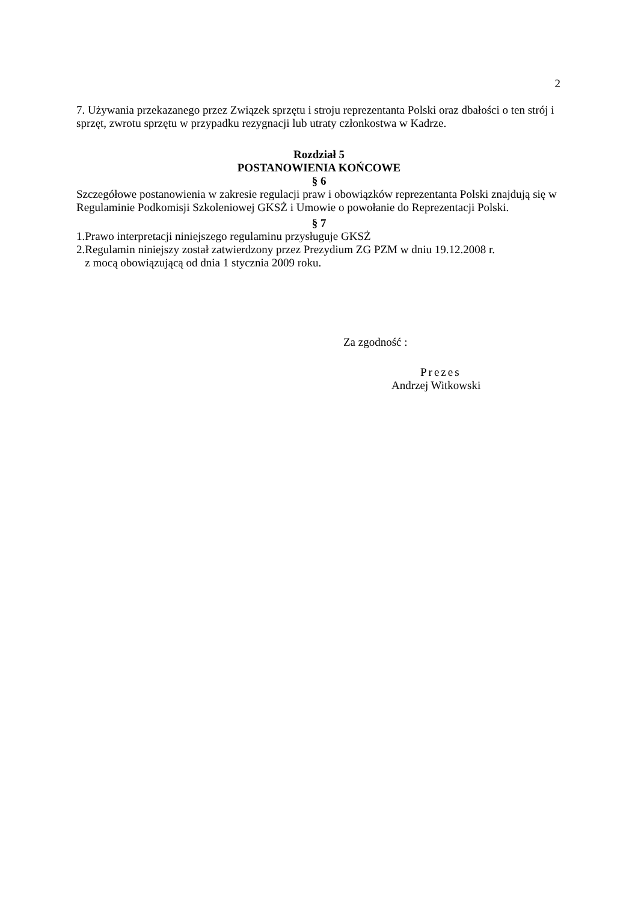2
7. Używania przekazanego przez Związek sprzętu i stroju reprezentanta Polski oraz dbałości o ten strój i sprzęt, zwrotu sprzętu w przypadku rezygnacji lub utraty członkostwa w Kadrze.
Rozdział 5
POSTANOWIENIA KOŃCOWE
§ 6
Szczegółowe postanowienia w zakresie regulacji praw i obowiązków reprezentanta Polski znajdują się w Regulaminie Podkomisji Szkoleniowej GKSŻ i Umowie o powołanie do Reprezentacji Polski.
§ 7
1.Prawo interpretacji niniejszego regulaminu przysługuje GKSŻ
2.Regulamin niniejszy został zatwierdzony przez Prezydium ZG PZM w dniu 19.12.2008 r.
z mocą obowiązującą od dnia 1 stycznia 2009 roku.
Za zgodność :
Prezes
Andrzej Witkowski